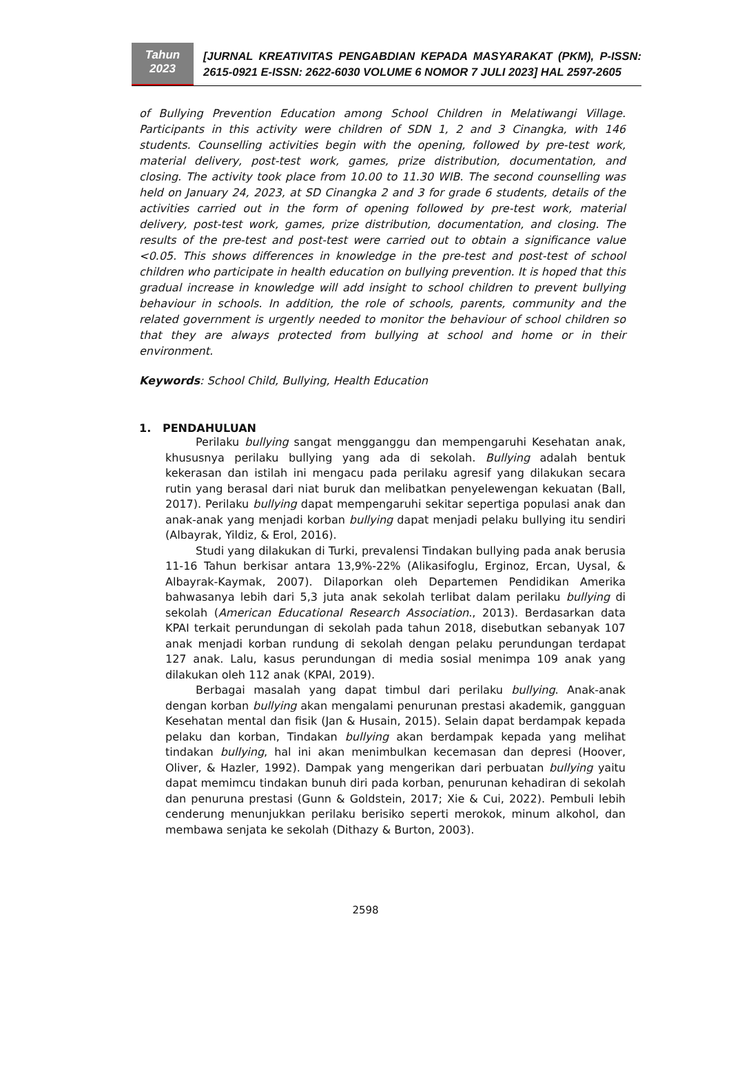Tahun
2023
[JURNAL KREATIVITAS PENGABDIAN KEPADA MASYARAKAT (PKM), P-ISSN: 2615-0921 E-ISSN: 2622-6030 VOLUME 6 NOMOR 7 JULI 2023] HAL 2597-2605
of Bullying Prevention Education among School Children in Melatiwangi Village. Participants in this activity were children of SDN 1, 2 and 3 Cinangka, with 146 students. Counselling activities begin with the opening, followed by pre-test work, material delivery, post-test work, games, prize distribution, documentation, and closing. The activity took place from 10.00 to 11.30 WIB. The second counselling was held on January 24, 2023, at SD Cinangka 2 and 3 for grade 6 students, details of the activities carried out in the form of opening followed by pre-test work, material delivery, post-test work, games, prize distribution, documentation, and closing. The results of the pre-test and post-test were carried out to obtain a significance value <0.05. This shows differences in knowledge in the pre-test and post-test of school children who participate in health education on bullying prevention. It is hoped that this gradual increase in knowledge will add insight to school children to prevent bullying behaviour in schools. In addition, the role of schools, parents, community and the related government is urgently needed to monitor the behaviour of school children so that they are always protected from bullying at school and home or in their environment.
Keywords: School Child, Bullying, Health Education
1. PENDAHULUAN
Perilaku bullying sangat mengganggu dan mempengaruhi Kesehatan anak, khususnya perilaku bullying yang ada di sekolah. Bullying adalah bentuk kekerasan dan istilah ini mengacu pada perilaku agresif yang dilakukan secara rutin yang berasal dari niat buruk dan melibatkan penyelewengan kekuatan (Ball, 2017). Perilaku bullying dapat mempengaruhi sekitar sepertiga populasi anak dan anak-anak yang menjadi korban bullying dapat menjadi pelaku bullying itu sendiri (Albayrak, Yildiz, & Erol, 2016).
Studi yang dilakukan di Turki, prevalensi Tindakan bullying pada anak berusia 11-16 Tahun berkisar antara 13,9%-22% (Alikasifoglu, Erginoz, Ercan, Uysal, & Albayrak-Kaymak, 2007). Dilaporkan oleh Departemen Pendidikan Amerika bahwasanya lebih dari 5,3 juta anak sekolah terlibat dalam perilaku bullying di sekolah (American Educational Research Association., 2013). Berdasarkan data KPAI terkait perundungan di sekolah pada tahun 2018, disebutkan sebanyak 107 anak menjadi korban rundung di sekolah dengan pelaku perundungan terdapat 127 anak. Lalu, kasus perundungan di media sosial menimpa 109 anak yang dilakukan oleh 112 anak (KPAI, 2019).
Berbagai masalah yang dapat timbul dari perilaku bullying. Anak-anak dengan korban bullying akan mengalami penurunan prestasi akademik, gangguan Kesehatan mental dan fisik (Jan & Husain, 2015). Selain dapat berdampak kepada pelaku dan korban, Tindakan bullying akan berdampak kepada yang melihat tindakan bullying, hal ini akan menimbulkan kecemasan dan depresi (Hoover, Oliver, & Hazler, 1992). Dampak yang mengerikan dari perbuatan bullying yaitu dapat memimcu tindakan bunuh diri pada korban, penurunan kehadiran di sekolah dan penuruna prestasi (Gunn & Goldstein, 2017; Xie & Cui, 2022). Pembuli lebih cenderung menunjukkan perilaku berisiko seperti merokok, minum alkohol, dan membawa senjata ke sekolah (Dithazy & Burton, 2003).
2598